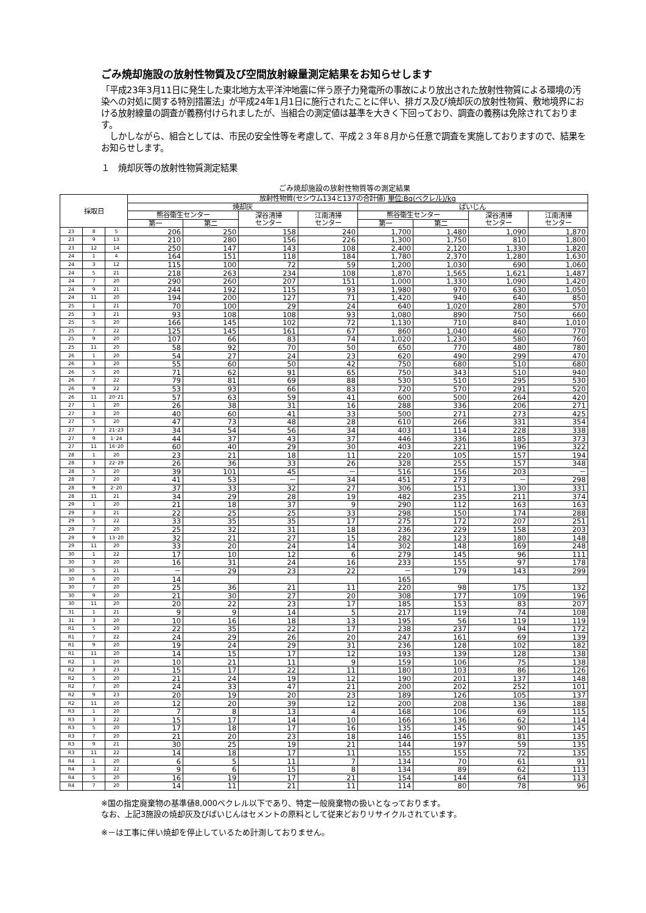ごみ焼却施設の放射性物質及び空間放射線量測定結果をお知らせします
「平成23年3月11日に発生した東北地方太平洋沖地震に伴う原子力発電所の事故により放出された放射性物質による環境の汚染への対処に関する特別措置法」が平成24年1月1日に施行されたことに伴い、排ガス及び焼却灰の放射性物質、敷地境界における放射線量の調査が義務付けられましたが、当組合の測定値は基準を大きく下回っており、調査の義務は免除されております。
　しかしながら、組合としては、市民の安全性等を考慮して、平成２３年８月から任意で調査を実施しておりますので、結果をお知らせします。
１　焼却灰等の放射性物質測定結果
ごみ焼却施設の放射性物質等の測定結果
| 採取日 | | | 放射性物質(セシウム134と137の合計値) 単位:Bq(ベクレル)/kg | | | | | | | |
| --- | --- | --- | --- | --- | --- | --- | --- | --- | --- | --- |
| | | | 焼却灰 | | | | ばいじん | | | |
| | | | 熊谷衛生センター | | 深谷清掃 センター | 江南清掃 センター | 熊谷衛生センター | | 深谷清掃 センター | 江南清掃 センター |
| | | | 第一 | 第二 | | | 第一 | 第二 | | |
| 23 | 8 | 5 | 206 | 250 | 158 | 240 | 1,700 | 1,480 | 1,090 | 1,870 |
| 23 | 9 | 13 | 210 | 280 | 156 | 226 | 1,300 | 1,750 | 810 | 1,800 |
| 23 | 12 | 14 | 250 | 147 | 143 | 108 | 2,400 | 2,120 | 1,330 | 1,820 |
| 24 | 1 | 4 | 164 | 151 | 118 | 184 | 1,780 | 2,370 | 1,280 | 1,630 |
| 24 | 3 | 12 | 115 | 100 | 72 | 59 | 1,200 | 1,030 | 690 | 1,060 |
| 24 | 5 | 21 | 218 | 263 | 234 | 108 | 1,870 | 1,565 | 1,621 | 1,487 |
| 24 | 7 | 20 | 290 | 260 | 207 | 151 | 1,000 | 1,330 | 1,090 | 1,420 |
| 24 | 9 | 21 | 244 | 192 | 115 | 93 | 1,980 | 970 | 630 | 1,050 |
| 24 | 11 | 20 | 194 | 200 | 127 | 71 | 1,420 | 940 | 640 | 850 |
| 25 | 1 | 21 | 70 | 100 | 29 | 24 | 640 | 1,020 | 280 | 570 |
| 25 | 3 | 21 | 93 | 108 | 108 | 93 | 1,080 | 890 | 750 | 660 |
| 25 | 5 | 20 | 166 | 145 | 102 | 72 | 1,130 | 710 | 840 | 1,010 |
| 25 | 7 | 22 | 125 | 145 | 161 | 67 | 860 | 1,040 | 460 | 770 |
| 25 | 9 | 20 | 107 | 66 | 83 | 74 | 1,020 | 1,230 | 580 | 760 |
| 25 | 11 | 20 | 58 | 92 | 70 | 50 | 650 | 770 | 480 | 780 |
| 26 | 1 | 20 | 54 | 27 | 24 | 23 | 620 | 490 | 299 | 470 |
| 26 | 3 | 20 | 55 | 60 | 50 | 42 | 750 | 680 | 510 | 680 |
| 26 | 5 | 20 | 71 | 62 | 91 | 65 | 750 | 343 | 510 | 940 |
| 26 | 7 | 22 | 79 | 81 | 69 | 88 | 530 | 510 | 295 | 530 |
| 26 | 9 | 22 | 53 | 93 | 66 | 83 | 720 | 570 | 291 | 520 |
| 26 | 11 | 20･21 | 57 | 63 | 59 | 41 | 600 | 500 | 264 | 420 |
| 27 | 1 | 20 | 26 | 38 | 31 | 16 | 288 | 336 | 206 | 271 |
| 27 | 3 | 20 | 40 | 60 | 41 | 33 | 500 | 271 | 273 | 425 |
| 27 | 5 | 20 | 47 | 73 | 48 | 28 | 610 | 266 | 331 | 354 |
| 27 | 7 | 21･23 | 34 | 54 | 56 | 34 | 403 | 114 | 228 | 338 |
| 27 | 9 | 1･24 | 44 | 37 | 43 | 37 | 446 | 336 | 185 | 373 |
| 27 | 11 | 16･20 | 60 | 40 | 29 | 30 | 403 | 221 | 196 | 322 |
| 28 | 1 | 20 | 23 | 21 | 18 | 11 | 220 | 105 | 157 | 194 |
| 28 | 3 | 22･29 | 26 | 36 | 33 | 26 | 328 | 255 | 157 | 348 |
| 28 | 5 | 20 | 39 | 101 | 45 | － | 516 | 156 | 203 | － |
| 28 | 7 | 20 | 41 | 53 | － | 34 | 451 | 273 | － | 298 |
| 28 | 9 | 2･20 | 37 | 33 | 32 | 27 | 306 | 151 | 130 | 331 |
| 28 | 11 | 21 | 34 | 29 | 28 | 19 | 482 | 235 | 211 | 374 |
| 29 | 1 | 20 | 21 | 18 | 37 | 9 | 290 | 112 | 163 | 163 |
| 29 | 3 | 21 | 22 | 25 | 25 | 33 | 298 | 150 | 174 | 288 |
| 29 | 5 | 22 | 33 | 35 | 35 | 17 | 275 | 172 | 207 | 251 |
| 29 | 7 | 20 | 25 | 32 | 31 | 18 | 236 | 229 | 158 | 203 |
| 29 | 9 | 13･20 | 32 | 21 | 27 | 15 | 282 | 123 | 180 | 148 |
| 29 | 11 | 20 | 33 | 20 | 24 | 14 | 302 | 148 | 169 | 248 |
| 30 | 1 | 22 | 17 | 10 | 12 | 6 | 279 | 145 | 96 | 111 |
| 30 | 3 | 20 | 16 | 31 | 24 | 16 | 233 | 155 | 97 | 178 |
| 30 | 5 | 21 | － | 29 | 23 | 22 | － | 179 | 143 | 299 |
| 30 | 6 | 20 | 14 | | | | 165 | | | |
| 30 | 7 | 20 | 25 | 36 | 21 | 11 | 220 | 98 | 175 | 132 |
| 30 | 9 | 20 | 21 | 30 | 27 | 20 | 308 | 177 | 109 | 196 |
| 30 | 11 | 20 | 20 | 22 | 23 | 17 | 185 | 153 | 83 | 207 |
| 31 | 1 | 21 | 9 | 9 | 14 | 5 | 217 | 119 | 74 | 108 |
| 31 | 3 | 20 | 10 | 16 | 18 | 13 | 195 | 56 | 119 | 119 |
| R1 | 5 | 20 | 22 | 35 | 22 | 17 | 238 | 237 | 94 | 172 |
| R1 | 7 | 22 | 24 | 29 | 26 | 20 | 247 | 161 | 69 | 139 |
| R1 | 9 | 20 | 19 | 24 | 29 | 31 | 236 | 128 | 102 | 182 |
| R1 | 11 | 20 | 14 | 15 | 17 | 12 | 193 | 139 | 128 | 138 |
| R2 | 1 | 20 | 10 | 21 | 11 | 9 | 159 | 106 | 75 | 138 |
| R2 | 3 | 23 | 15 | 17 | 22 | 11 | 180 | 103 | 86 | 126 |
| R2 | 5 | 20 | 21 | 24 | 19 | 12 | 190 | 201 | 137 | 148 |
| R2 | 7 | 20 | 24 | 33 | 47 | 21 | 200 | 202 | 252 | 101 |
| R2 | 9 | 23 | 20 | 19 | 20 | 23 | 189 | 126 | 105 | 137 |
| R2 | 11 | 20 | 12 | 20 | 39 | 12 | 200 | 208 | 136 | 188 |
| R3 | 1 | 20 | 7 | 8 | 13 | 4 | 168 | 106 | 69 | 115 |
| R3 | 3 | 22 | 15 | 17 | 14 | 10 | 166 | 136 | 62 | 114 |
| R3 | 5 | 20 | 17 | 18 | 17 | 16 | 135 | 145 | 90 | 145 |
| R3 | 7 | 20 | 21 | 20 | 23 | 18 | 146 | 155 | 81 | 135 |
| R3 | 9 | 21 | 30 | 25 | 19 | 21 | 144 | 197 | 59 | 135 |
| R3 | 11 | 22 | 14 | 18 | 17 | 11 | 155 | 155 | 72 | 135 |
| R4 | 1 | 20 | 6 | 5 | 11 | 7 | 134 | 70 | 61 | 91 |
| R4 | 3 | 22 | 9 | 6 | 15 | 8 | 134 | 89 | 62 | 113 |
| R4 | 5 | 20 | 16 | 19 | 17 | 21 | 154 | 144 | 64 | 113 |
| R4 | 7 | 20 | 14 | 11 | 21 | 11 | 114 | 80 | 78 | 96 |
※国の指定廃棄物の基準値8,000ベクレル以下であり、特定一般廃棄物の扱いとなっております。
なお、上記3施設の焼却灰及びばいじんはセメントの原料として従来どおりリサイクルされています。
※－は工事に伴い焼却を停止しているため計測しておりません。